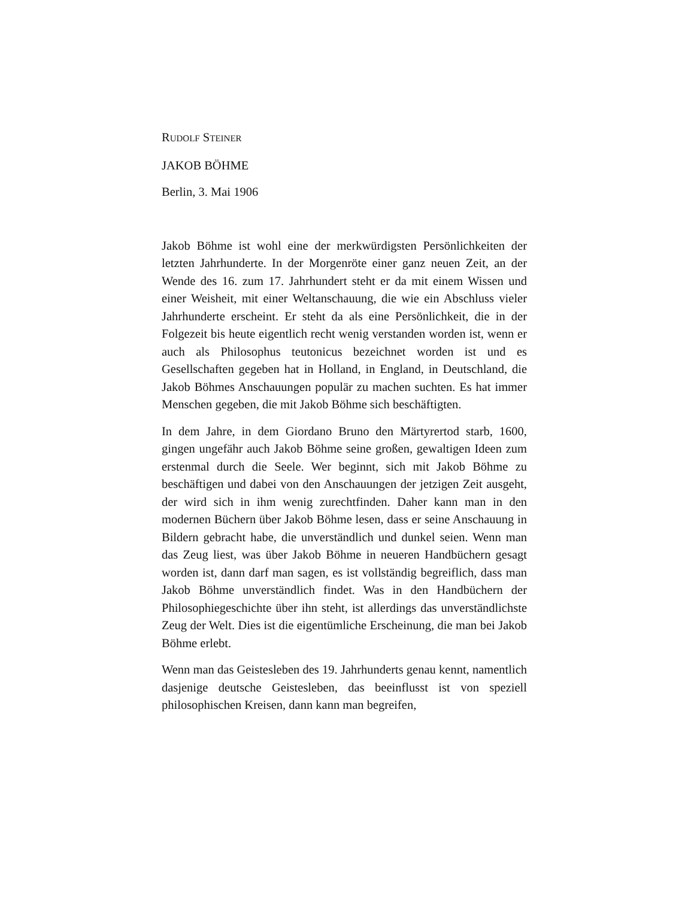RUDOLF STEINER
JAKOB BÖHME
Berlin, 3. Mai 1906
Jakob Böhme ist wohl eine der merkwürdigsten Persönlichkeiten der letzten Jahrhunderte. In der Morgenröte einer ganz neuen Zeit, an der Wende des 16. zum 17. Jahrhundert steht er da mit einem Wissen und einer Weisheit, mit einer Weltanschauung, die wie ein Abschluss vieler Jahrhunderte erscheint. Er steht da als eine Persönlichkeit, die in der Folgezeit bis heute eigentlich recht wenig verstanden worden ist, wenn er auch als Philosophus teutonicus bezeichnet worden ist und es Gesellschaften gegeben hat in Holland, in England, in Deutschland, die Jakob Böhmes Anschauungen populär zu machen suchten. Es hat immer Menschen gegeben, die mit Jakob Böhme sich beschäftigten.
In dem Jahre, in dem Giordano Bruno den Märtyrertod starb, 1600, gingen ungefähr auch Jakob Böhme seine großen, gewaltigen Ideen zum erstenmal durch die Seele. Wer beginnt, sich mit Jakob Böhme zu beschäftigen und dabei von den Anschauungen der jetzigen Zeit ausgeht, der wird sich in ihm wenig zurechtfinden. Daher kann man in den modernen Büchern über Jakob Böhme lesen, dass er seine Anschauung in Bildern gebracht habe, die unverständlich und dunkel seien. Wenn man das Zeug liest, was über Jakob Böhme in neueren Handbüchern gesagt worden ist, dann darf man sagen, es ist vollständig begreiflich, dass man Jakob Böhme unverständlich findet. Was in den Handbüchern der Philosophiegeschichte über ihn steht, ist allerdings das unverständlichste Zeug der Welt. Dies ist die eigentümliche Erscheinung, die man bei Jakob Böhme erlebt.
Wenn man das Geistesleben des 19. Jahrhunderts genau kennt, namentlich dasjenige deutsche Geistesleben, das beeinflusst ist von speziell philosophischen Kreisen, dann kann man begreifen,